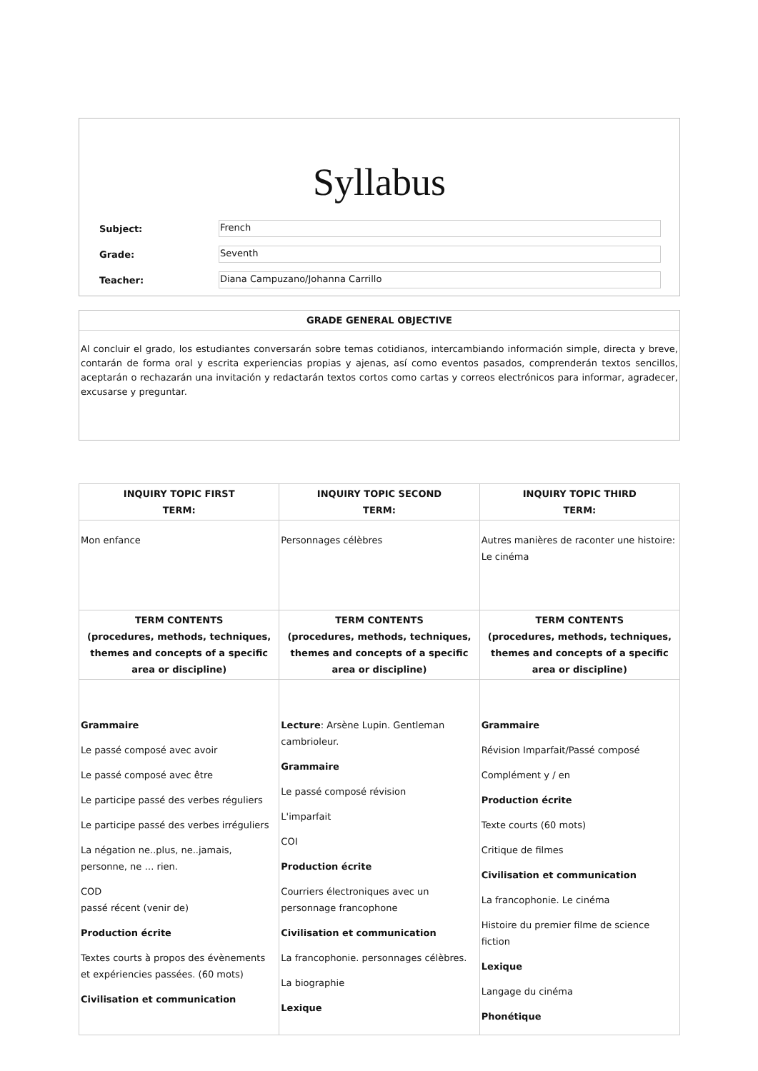Syllabus
Subject: French
Grade: Seventh
Teacher: Diana Campuzano/Johanna Carrillo
GRADE GENERAL OBJECTIVE
Al concluir el grado, los estudiantes conversarán sobre temas cotidianos, intercambiando información simple, directa y breve, contarán de forma oral y escrita experiencias propias y ajenas, así como eventos pasados, comprenderán textos sencillos, aceptarán o rechazarán una invitación y redactarán textos cortos como cartas y correos electrónicos para informar, agradecer, excusarse y preguntar.
| INQUIRY TOPIC FIRST TERM: | INQUIRY TOPIC SECOND TERM: | INQUIRY TOPIC THIRD TERM: |
| --- | --- | --- |
| Mon enfance | Personnages célèbres | Autres manières de raconter une histoire: Le cinéma |
| TERM CONTENTS (procedures, methods, techniques, themes and concepts of a specific area or discipline) | TERM CONTENTS (procedures, methods, techniques, themes and concepts of a specific area or discipline) | TERM CONTENTS (procedures, methods, techniques, themes and concepts of a specific area or discipline) |
| Grammaire Le passé composé avec avoir Le passé composé avec être Le participe passé des verbes réguliers Le participe passé des verbes irréguliers La négation ne..plus, ne..jamais, personne, ne … rien. COD passé récent (venir de) Production écrite Textes courts à propos des évènements et expériencies passées. (60 mots) Civilisation et communication | Lecture : Arsène Lupin. Gentleman cambrioleur. Grammaire Le passé composé révision L'imparfait COI Production écrite Courriers électroniques avec un personnage francophone Civilisation et communication La francophonie. personnages célèbres. La biographie Lexique | Grammaire Révision Imparfait/Passé composé Complément y / en Production écrite Texte courts (60 mots) Critique de filmes Civilisation et communication La francophonie. Le cinéma Histoire du premier filme de science fiction Lexique Langage du cinéma Phonétique |